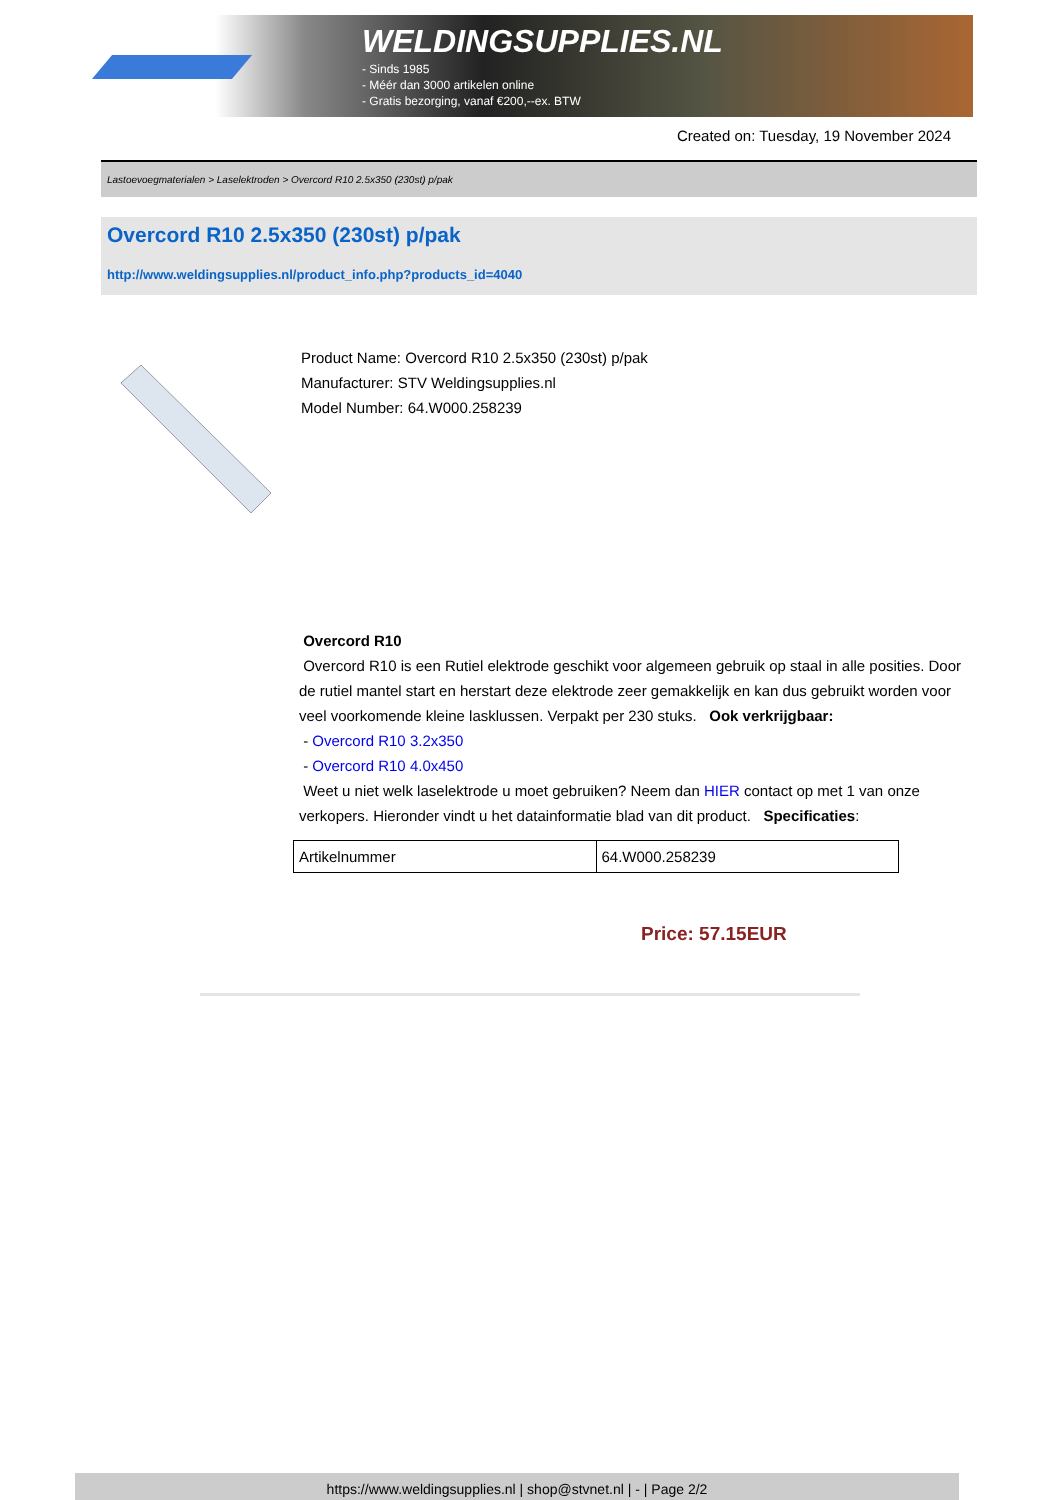WELDINGSUPPLIES.NL
- Sinds 1985
- Méér dan 3000 artikelen online
- Gratis bezorging, vanaf €200,--ex. BTW
Created on: Tuesday, 19 November 2024
Lastoevoegmaterialen > Laselektroden > Overcord R10 2.5x350 (230st) p/pak
Overcord R10 2.5x350 (230st) p/pak
http://www.weldingsupplies.nl/product_info.php?products_id=4040
Product Name: Overcord R10 2.5x350 (230st) p/pak
Manufacturer: STV Weldingsupplies.nl
Model Number: 64.W000.258239
Overcord R10
Overcord R10 is een Rutiel elektrode geschikt voor algemeen gebruik op staal in alle posities. Door de rutiel mantel start en herstart deze elektrode zeer gemakkelijk en kan dus gebruikt worden voor veel voorkomende kleine lasklussen. Verpakt per 230 stuks. Ook verkrijgbaar:
- Overcord R10 3.2x350
- Overcord R10 4.0x450
Weet u niet welk laselektrode u moet gebruiken? Neem dan HIER contact op met 1 van onze verkopers. Hieronder vindt u het datainformatie blad van dit product. Specificaties:
| Artikelnummer | 64.W000.258239 |
Price: 57.15EUR
https://www.weldingsupplies.nl | shop@stvnet.nl | - | Page 2/2